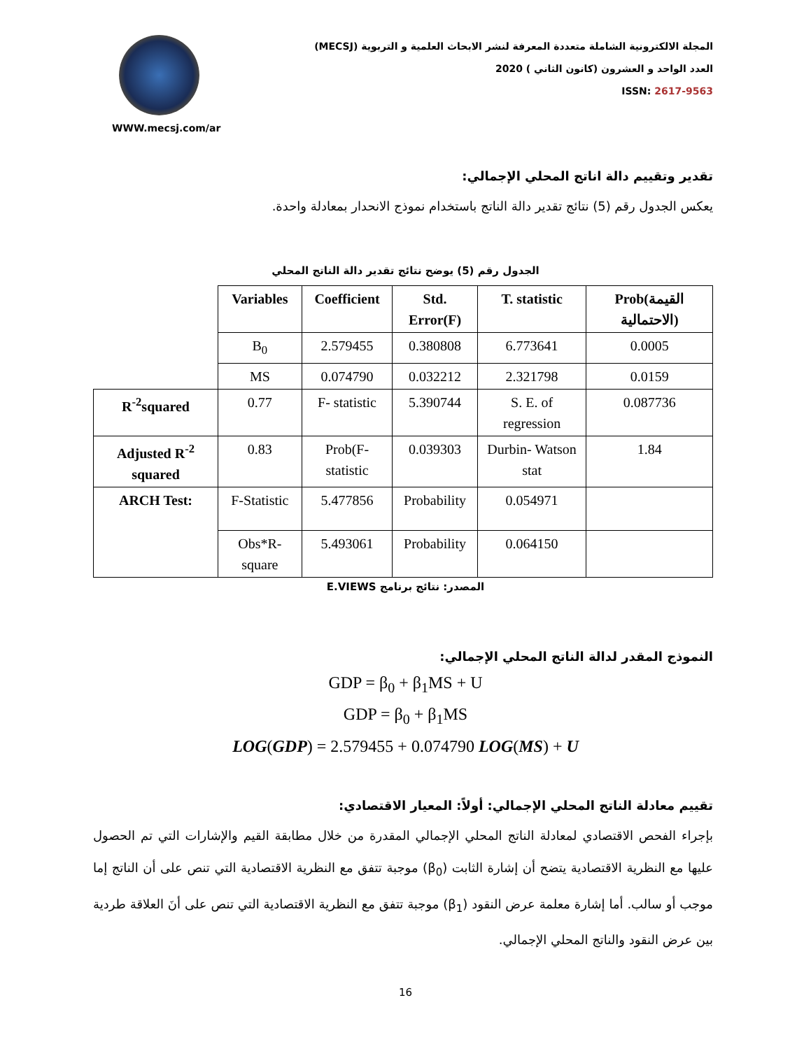WWW.mecsj.com/ar
المجلة الالكترونية الشاملة متعددة المعرفة لنشر الابحاث العلمية و التربوية (MECSJ)
العدد الواحد و العشرون (كانون الثاني ) 2020
ISSN: 2617-9563
تقدير وتقييم دالة اناتج المحلي الإجمالي:
يعكس الجدول رقم (5) نتائج تقدير دالة الناتج باستخدام نموذج الانحدار بمعادلة واحدة.
الجدول رقم (5) يوضح نتائج تقدير دالة الناتج المحلي
| | Variables | Coefficient | Std. Error(F) | T. statistic | Prob(القيمة الاحتمالية) |
| | B<sub>0</sub> | 2.579455 | 0.380808 | 6.773641 | 0.0005 |
| | MS | 0.074790 | 0.032212 | 2.321798 | 0.0159 |
| R<sup>-2</sup>squared | 0.77 | F- statistic | 5.390744 | S. E. of regression | 0.087736 |
| Adjusted R<sup>-2</sup> squared | 0.83 | Prob(F-statistic | 0.039303 | Durbin- Watson stat | 1.84 |
| ARCH Test: | F-Statistic | 5.477856 | Probability | 0.054971 | |
| | Obs*R-square | 5.493061 | Probability | 0.064150 | |
المصدر: نتائج برنامج E.VIEWS
النموذج المقدر لدالة الناتج المحلي الإجمالي:
GDP = β<sub>0</sub> + β<sub>1</sub>MS + U
GDP = β<sub>0</sub> + β<sub>1</sub>MS
LOG(GDP) = 2.579455 + 0.074790 LOG(MS) + U
تقييم معادلة الناتج المحلي الإجمالي: أولاً: المعيار الاقتصادي:
بإجراء الفحص الاقتصادي لمعادلة الناتج المحلي الإجمالي المقدرة من خلال مطابقة القيم والإشارات التي تم الحصول عليها مع النظرية الاقتصادية يتضح أن إشارة الثابت (β<sub>0</sub>) موجبة تتفق مع النظرية الاقتصادية التي تنص على أن الناتج إما موجب أو سالب. أما إشارة معلمة عرض النقود (β<sub>1</sub>) موجبة تتفق مع النظرية الاقتصادية التي تنص على أنَ العلاقة طردية بين عرض النقود والناتج المحلي الإجمالي.
16